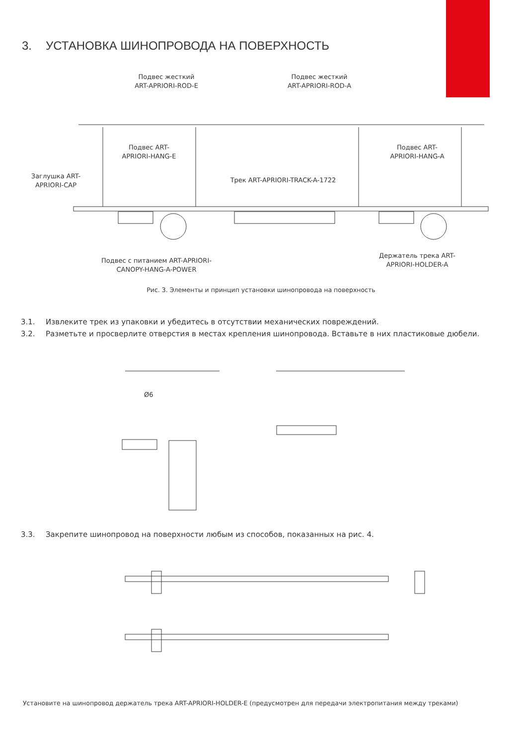3. УСТАНОВКА ШИНОПРОВОДА НА ПОВЕРХНОСТЬ
Подвес жесткий ART-APRIORI-ROD-E
Подвес жесткий ART-APRIORI-ROD-A
Подвес ART-APRIORI-HANG-E
Подвес ART-APRIORI-HANG-A
Заглушка ART-APRIORI-CAP
Трек ART-APRIORI-TRACK-A-1722
Подвес с питанием ART-APRIORI-CANOPY-HANG-A-POWER
Держатель трека ART-APRIORI-HOLDER-A
Рис. 3. Элементы и принцип установки шинопровода на поверхность
3.1. Извлеките трек из упаковки и убедитесь в отсутствии механических повреждений.
3.2. Разметьте и просверлите отверстия в местах крепления шинопровода. Вставьте в них пластиковые дюбели.
Ø6
3.3. Закрепите шинопровод на поверхности любым из способов, показанных на рис. 4.
Установите на шинопровод держатель трека ART-APRIORI-HOLDER-E (предусмотрен для передачи электропитания между треками)